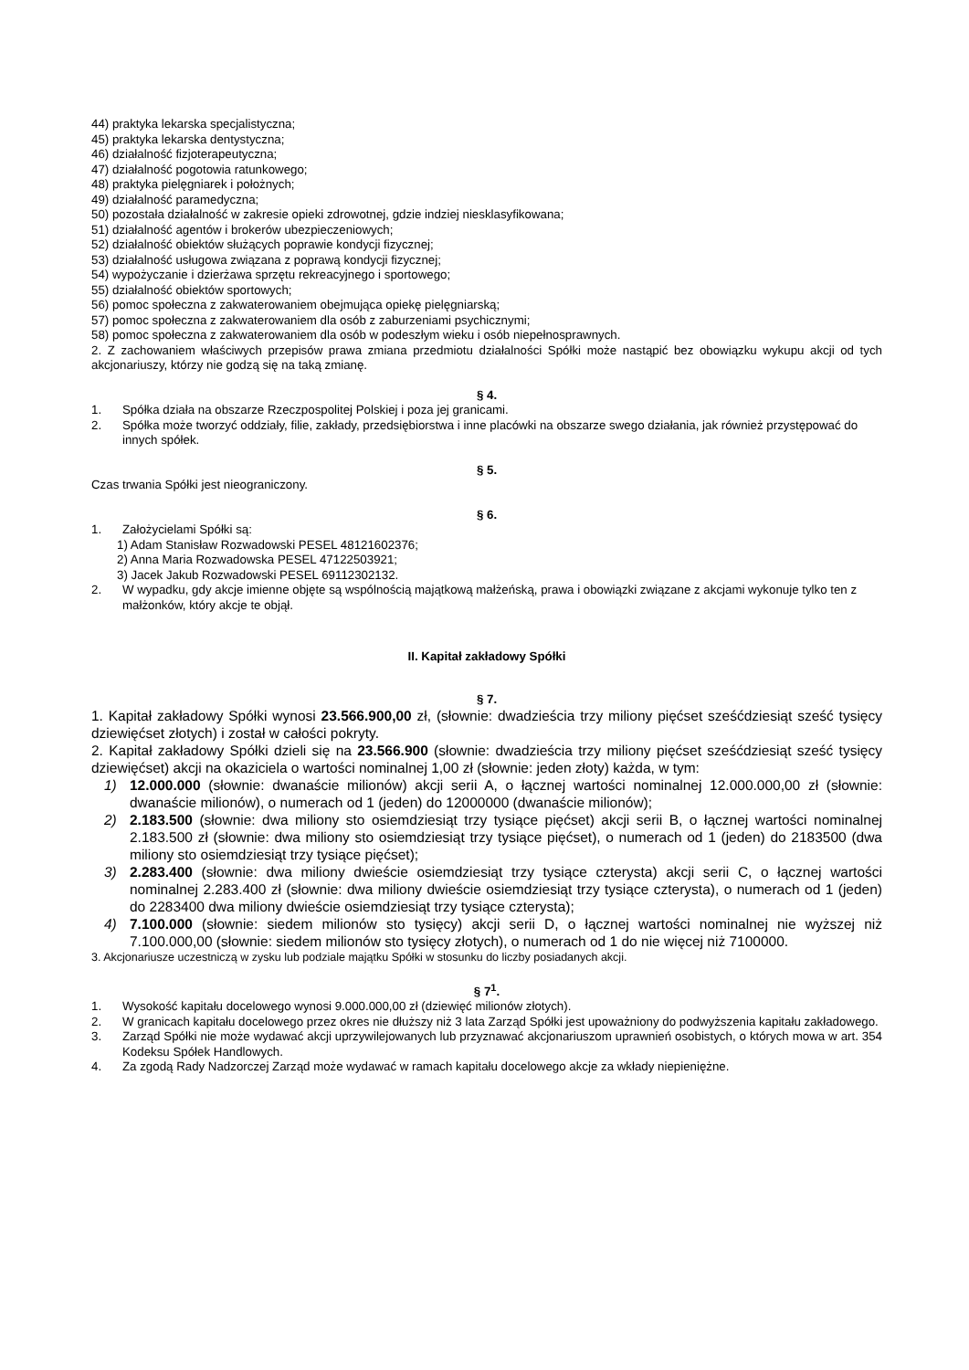44) praktyka lekarska specjalistyczna;
45) praktyka lekarska dentystyczna;
46) działalność fizjoterapeutyczna;
47) działalność pogotowia ratunkowego;
48) praktyka pielęgniarek i położnych;
49) działalność paramedyczna;
50) pozostała działalność w zakresie opieki zdrowotnej, gdzie indziej niesklasyfikowana;
51) działalność agentów i brokerów ubezpieczeniowych;
52) działalność obiektów służących poprawie kondycji fizycznej;
53) działalność usługowa związana z poprawą kondycji fizycznej;
54) wypożyczanie i dzierżawa sprzętu rekreacyjnego i sportowego;
55) działalność obiektów sportowych;
56) pomoc społeczna z zakwaterowaniem obejmująca opiekę pielęgniarską;
57) pomoc społeczna z zakwaterowaniem dla osób z zaburzeniami psychicznymi;
58) pomoc społeczna z zakwaterowaniem dla osób w podeszłym wieku i osób niepełnosprawnych.
2. Z zachowaniem właściwych przepisów prawa zmiana przedmiotu działalności Spółki może nastąpić bez obowiązku wykupu akcji od tych akcjonariuszy, którzy nie godzą się na taką zmianę.
§ 4.
1. Spółka działa na obszarze Rzeczpospolitej Polskiej i poza jej granicami.
2. Spółka może tworzyć oddziały, filie, zakłady, przedsiębiorstwa i inne placówki na obszarze swego działania, jak również przystępować do innych spółek.
§ 5.
Czas trwania Spółki jest nieograniczony.
§ 6.
1. Założycielami Spółki są:
1) Adam Stanisław Rozwadowski PESEL 48121602376;
2) Anna Maria Rozwadowska PESEL 47122503921;
3) Jacek Jakub Rozwadowski PESEL 69112302132.
2. W wypadku, gdy akcje imienne objęte są wspólnością majątkową małżeńską, prawa i obowiązki związane z akcjami wykonuje tylko ten z małżonków, który akcje te objął.
II. Kapitał zakładowy Spółki
§ 7.
1. Kapitał zakładowy Spółki wynosi 23.566.900,00 zł, (słownie: dwadzieścia trzy miliony pięćset sześćdziesiąt sześć tysięcy dziewięćset złotych) i został w całości pokryty.
2. Kapitał zakładowy Spółki dzieli się na 23.566.900 (słownie: dwadzieścia trzy miliony pięćset sześćdziesiąt sześć tysięcy dziewięćset) akcji na okaziciela o wartości nominalnej 1,00 zł (słownie: jeden złoty) każda, w tym:
1) 12.000.000 (słownie: dwanaście milionów) akcji serii A, o łącznej wartości nominalnej 12.000.000,00 zł (słownie: dwanaście milionów), o numerach od 1 (jeden) do 12000000 (dwanaście milionów);
2) 2.183.500 (słownie: dwa miliony sto osiemdziesiąt trzy tysiące pięćset) akcji serii B, o łącznej wartości nominalnej 2.183.500 zł (słownie: dwa miliony sto osiemdziesiąt trzy tysiące pięćset), o numerach od 1 (jeden) do 2183500 (dwa miliony sto osiemdziesiąt trzy tysiące pięćset);
3) 2.283.400 (słownie: dwa miliony dwieście osiemdziesiąt trzy tysiące czterysta) akcji serii C, o łącznej wartości nominalnej 2.283.400 zł (słownie: dwa miliony dwieście osiemdziesiąt trzy tysiące czterysta), o numerach od 1 (jeden) do 2283400 dwa miliony dwieście osiemdziesiąt trzy tysiące czterysta);
4) 7.100.000 (słownie: siedem milionów sto tysięcy) akcji serii D, o łącznej wartości nominalnej nie wyższej niż 7.100.000,00 (słownie: siedem milionów sto tysięcy złotych), o numerach od 1 do nie więcej niż 7100000.
3. Akcjonariusze uczestniczą w zysku lub podziale majątku Spółki w stosunku do liczby posiadanych akcji.
§ 7<sup>1</sup>.
1. Wysokość kapitału docelowego wynosi 9.000.000,00 zł (dziewięć milionów złotych).
2. W granicach kapitału docelowego przez okres nie dłuższy niż 3 lata Zarząd Spółki jest upoważniony do podwyższenia kapitału zakładowego.
3. Zarząd Spółki nie może wydawać akcji uprzywilejowanych lub przyznawać akcjonariuszom uprawnień osobistych, o których mowa w art. 354 Kodeksu Spółek Handlowych.
4. Za zgodą Rady Nadzorczej Zarząd może wydawać w ramach kapitału docelowego akcje za wkłady niepieniężne.